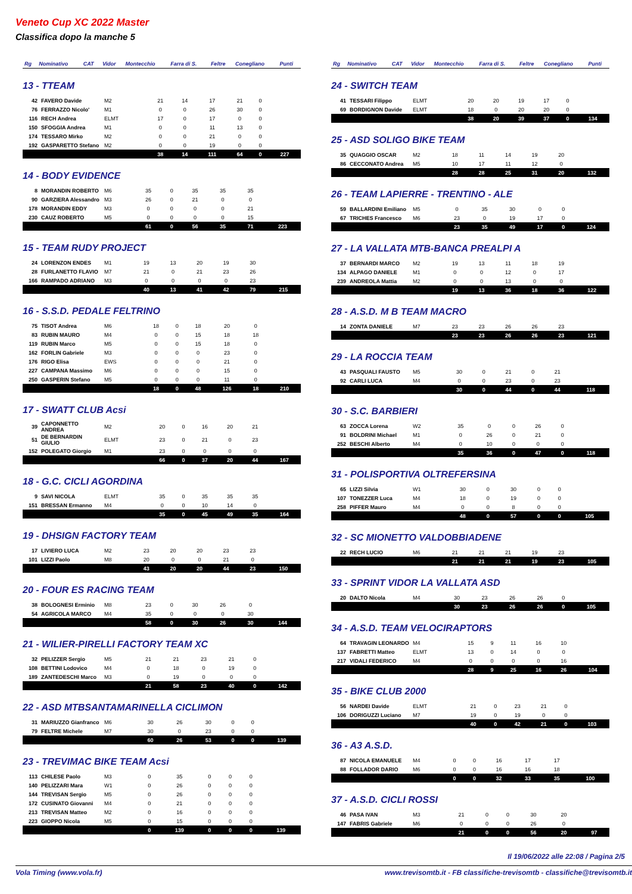Veneto Cup XC 2022 Master
Classifica dopo la manche 5
| Rg | Nominativo | CAT | Vidor | Montecchio | Farra di S. | Feltre | Conegliano | Punti |
| --- | --- | --- | --- | --- | --- | --- | --- | --- |
13 - TTEAM
| 42 | FAVERO Davide | M2 | 21 | 14 | 17 | 21 | 0 | |
| 76 | FERRAZZO Nicolo' | M1 | 0 | 0 | 26 | 30 | 0 | |
| 116 | RECH Andrea | ELMT | 17 | 0 | 17 | 0 | 0 | |
| 150 | SFOGGIA Andrea | M1 | 0 | 0 | 11 | 13 | 0 | |
| 174 | TESSARO Mirko | M2 | 0 | 0 | 21 | 0 | 0 | |
| 192 | GASPARETTO Stefano | M2 | 0 | 0 | 19 | 0 | 0 | |
| | | | 38 | 14 | 111 | 64 | 0 | 227 |
14 - BODY EVIDENCE
| 8 | MORANDIN ROBERTO | M6 | 35 | 0 | 35 | 35 | 35 | |
| 90 | GARZIERA Alessandro | M3 | 26 | 0 | 21 | 0 | 0 | |
| 178 | MORANDIN EDDY | M3 | 0 | 0 | 0 | 0 | 21 | |
| 230 | CAUZ ROBERTO | M5 | 0 | 0 | 0 | 0 | 15 | |
| | | | 61 | 0 | 56 | 35 | 71 | 223 |
15 - TEAM RUDY PROJECT
| 24 | LORENZON ENDES | M1 | 19 | 13 | 20 | 19 | 30 | |
| 28 | FURLANETTO FLAVIO | M7 | 21 | 0 | 21 | 23 | 26 | |
| 166 | RAMPADO ADRIANO | M3 | 0 | 0 | 0 | 0 | 23 | |
| | | | 40 | 13 | 41 | 42 | 79 | 215 |
16 - S.S.D. PEDALE FELTRINO
| 75 | TISOT Andrea | M6 | 18 | 0 | 18 | 20 | 0 | |
| 83 | RUBIN MAURO | M4 | 0 | 0 | 15 | 18 | 18 | |
| 119 | RUBIN Marco | M5 | 0 | 0 | 15 | 18 | 0 | |
| 162 | FORLIN Gabriele | M3 | 0 | 0 | 0 | 23 | 0 | |
| 176 | RIGO Elisa | EWS | 0 | 0 | 0 | 21 | 0 | |
| 227 | CAMPANA Massimo | M6 | 0 | 0 | 0 | 15 | 0 | |
| 250 | GASPERIN Stefano | M5 | 0 | 0 | 0 | 11 | 0 | |
| | | | 18 | 0 | 48 | 126 | 18 | 210 |
17 - SWATT CLUB Acsi
| 39 | CAPONNETTO ANDREA | M2 | 20 | 0 | 16 | 20 | 21 | |
| 51 | DE BERNARDIN GIULIO | ELMT | 23 | 0 | 21 | 0 | 23 | |
| 152 | POLEGATO Giorgio | M1 | 23 | 0 | 0 | 0 | 0 | |
| | | | 66 | 0 | 37 | 20 | 44 | 167 |
18 - G.C. CICLI AGORDINA
| 9 | SAVI NICOLA | ELMT | 35 | 0 | 35 | 35 | 35 | |
| 151 | BRESSAN Ermanno | M4 | 0 | 0 | 10 | 14 | 0 | |
| | | | 35 | 0 | 45 | 49 | 35 | 164 |
19 - DHSIGN FACTORY TEAM
| 17 | LIVIERO LUCA | M2 | 23 | 20 | 20 | 23 | 23 | |
| 101 | LIZZI Paolo | M8 | 20 | 0 | 0 | 21 | 0 | |
| | | | 43 | 20 | 20 | 44 | 23 | 150 |
20 - FOUR ES RACING TEAM
| 38 | BOLOGNESI Erminio | M8 | 23 | 0 | 30 | 26 | 0 | |
| 54 | AGRICOLA MARCO | M4 | 35 | 0 | 0 | 0 | 30 | |
| | | | 58 | 0 | 30 | 26 | 30 | 144 |
21 - WILIER-PIRELLI FACTORY TEAM XC
| 32 | PELIZZER Sergio | M5 | 21 | 21 | 23 | 21 | 0 | |
| 108 | BETTINI Lodovico | M4 | 0 | 18 | 0 | 19 | 0 | |
| 189 | ZANTEDESCHI Marco | M3 | 0 | 19 | 0 | 0 | 0 | |
| | | | 21 | 58 | 23 | 40 | 0 | 142 |
22 - ASD MTBSANTAMARINELLA CICLIMON
| 31 | MARIUZZO Gianfranco | M6 | 30 | 26 | 30 | 0 | 0 | |
| 79 | FELTRE Michele | M7 | 30 | 0 | 23 | 0 | 0 | |
| | | | 60 | 26 | 53 | 0 | 0 | 139 |
23 - TREVIMAC BIKE TEAM Acsi
| 113 | CHILESE Paolo | M3 | 0 | 35 | 0 | 0 | 0 | |
| 140 | PELIZZARI Mara | W1 | 0 | 26 | 0 | 0 | 0 | |
| 144 | TREVISAN Sergio | M5 | 0 | 26 | 0 | 0 | 0 | |
| 172 | CUSINATO Giovanni | M4 | 0 | 21 | 0 | 0 | 0 | |
| 213 | TREVISAN Matteo | M2 | 0 | 16 | 0 | 0 | 0 | |
| 223 | GIOPPO Nicola | M5 | 0 | 15 | 0 | 0 | 0 | |
| | | | 0 | 139 | 0 | 0 | 0 | 139 |
| Rg | Nominativo | CAT | Vidor | Montecchio | Farra di S. | Feltre | Conegliano | Punti |
| --- | --- | --- | --- | --- | --- | --- | --- | --- |
24 - SWITCH TEAM
| 41 | TESSARI Filippo | ELMT | 20 | 20 | 19 | 17 | 0 | |
| 69 | BORDIGNON Davide | ELMT | 18 | 0 | 20 | 20 | 0 | |
| | | | 38 | 20 | 39 | 37 | 0 | 134 |
25 - ASD SOLIGO BIKE TEAM
| 35 | QUAGGIO OSCAR | M2 | 18 | 11 | 14 | 19 | 20 | |
| 86 | CECCONATO Andrea | M5 | 10 | 17 | 11 | 12 | 0 | |
| | | | 28 | 28 | 25 | 31 | 20 | 132 |
26 - TEAM LAPIERRE - TRENTINO - ALE
| 59 | BALLARDINI Emiliano | M5 | 0 | 35 | 30 | 0 | 0 | |
| 67 | TRICHES Francesco | M6 | 23 | 0 | 19 | 17 | 0 | |
| | | | 23 | 35 | 49 | 17 | 0 | 124 |
27 - LA VALLATA MTB-BANCA PREALPI A
| 37 | BERNARDI MARCO | M2 | 19 | 13 | 11 | 18 | 19 | |
| 134 | ALPAGO DANIELE | M1 | 0 | 0 | 12 | 0 | 17 | |
| 239 | ANDREOLA Mattia | M2 | 0 | 0 | 13 | 0 | 0 | |
| | | | 19 | 13 | 36 | 18 | 36 | 122 |
28 - A.S.D. M B TEAM MACRO
| 14 | ZONTA DANIELE | M7 | 23 | 23 | 26 | 26 | 23 | |
| | | | 23 | 23 | 26 | 26 | 23 | 121 |
29 - LA ROCCIA TEAM
| 43 | PASQUALI FAUSTO | M5 | 30 | 0 | 21 | 0 | 21 | |
| 92 | CARLI LUCA | M4 | 0 | 0 | 23 | 0 | 23 | |
| | | | 30 | 0 | 44 | 0 | 44 | 118 |
30 - S.C. BARBIERI
| 63 | ZOCCA Lorena | W2 | 35 | 0 | 0 | 26 | 0 | |
| 91 | BOLDRINI Michael | M1 | 0 | 26 | 0 | 21 | 0 | |
| 252 | BESCHI Alberto | M4 | 0 | 10 | 0 | 0 | 0 | |
| | | | 35 | 36 | 0 | 47 | 0 | 118 |
31 - POLISPORTIVA OLTREFERSINA
| 65 | LIZZI Silvia | W1 | 30 | 0 | 30 | 0 | 0 | |
| 107 | TONEZZER Luca | M4 | 18 | 0 | 19 | 0 | 0 | |
| 258 | PIFFER Mauro | M4 | 0 | 0 | 8 | 0 | 0 | |
| | | | 48 | 0 | 57 | 0 | 0 | 105 |
32 - SC MIONETTO VALDOBBIADENE
| 22 | RECH LUCIO | M6 | 21 | 21 | 21 | 19 | 23 | |
| | | | 21 | 21 | 21 | 19 | 23 | 105 |
33 - SPRINT VIDOR LA VALLATA ASD
| 20 | DALTO Nicola | M4 | 30 | 23 | 26 | 26 | 0 | |
| | | | 30 | 23 | 26 | 26 | 0 | 105 |
34 - A.S.D. TEAM VELOCIRAPTORS
| 64 | TRAVAGIN LEONARDO | M4 | 15 | 9 | 11 | 16 | 10 | |
| 137 | FABRETTI Matteo | ELMT | 13 | 0 | 14 | 0 | 0 | |
| 217 | VIDALI FEDERICO | M4 | 0 | 0 | 0 | 0 | 16 | |
| | | | 28 | 9 | 25 | 16 | 26 | 104 |
35 - BIKE CLUB 2000
| 56 | NARDEI Davide | ELMT | 21 | 0 | 23 | 21 | 0 | |
| 106 | DORIGUZZI Luciano | M7 | 19 | 0 | 19 | 0 | 0 | |
| | | | 40 | 0 | 42 | 21 | 0 | 103 |
36 - A3 A.S.D.
| 87 | NICOLA EMANUELE | M4 | 0 | 0 | 16 | 17 | 17 | |
| 88 | FOLLADOR DARIO | M6 | 0 | 0 | 16 | 16 | 18 | |
| | | | 0 | 0 | 32 | 33 | 35 | 100 |
37 - A.S.D. CICLI ROSSI
| 46 | PASA IVAN | M3 | 21 | 0 | 0 | 30 | 20 | |
| 147 | FABRIS Gabriele | M6 | 0 | 0 | 0 | 26 | 0 | |
| | | | 21 | 0 | 0 | 56 | 20 | 97 |
Il 19/06/2022 alle 22:08 / Pagina 2/5
Vola Timing (www.vola.fr) www.trevisomtb.it - FB classifiche-trevisomtb - classifiche@trevisomtb.it